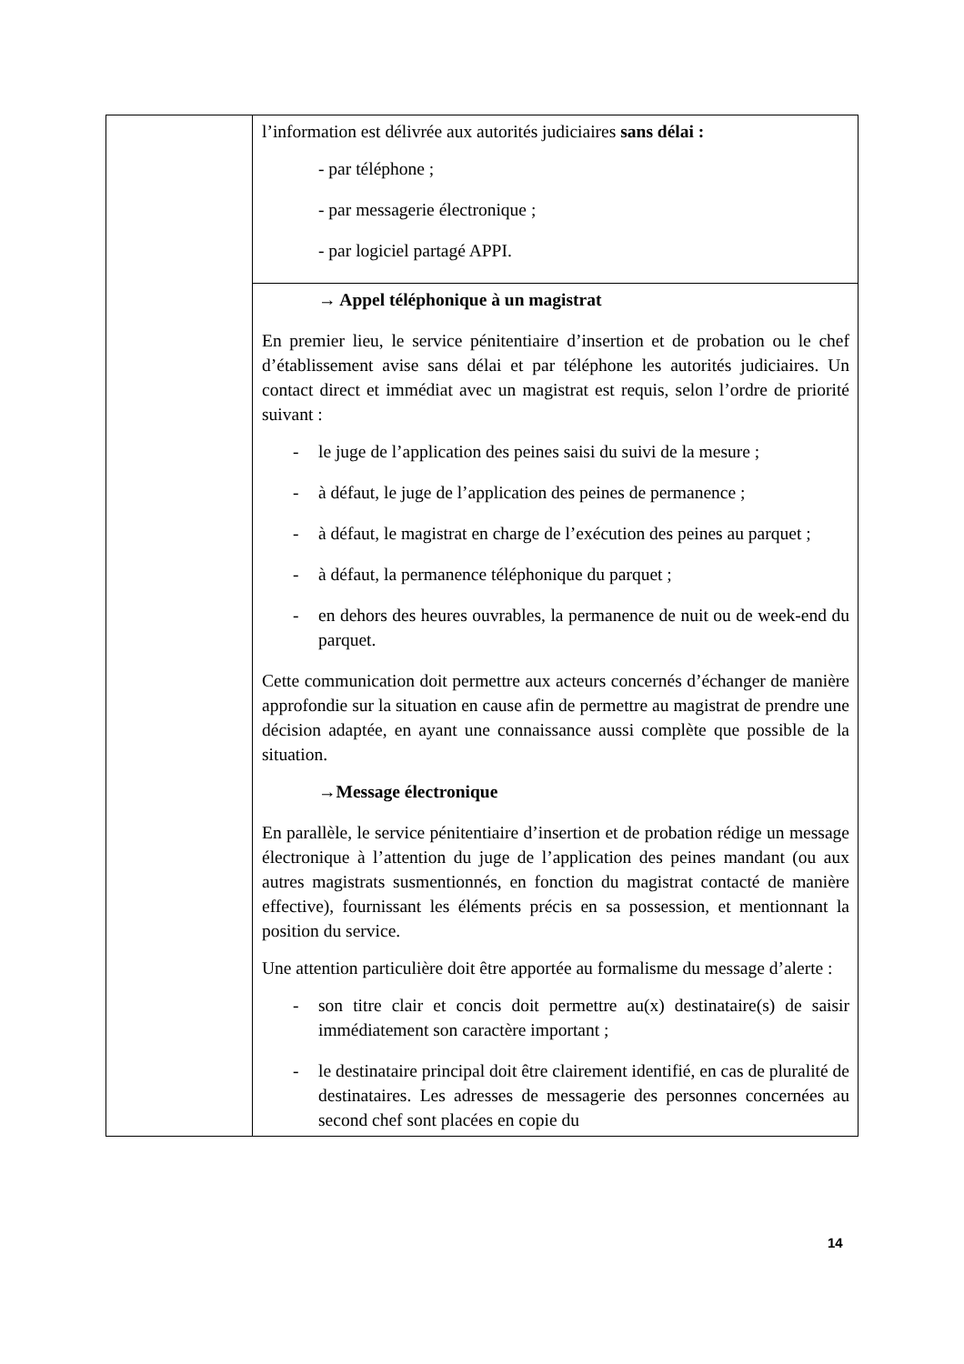| | l’information est délivrée aux autorités judiciaires sans délai : - par téléphone ; - par messagerie électronique ; - par logiciel partagé APPI. |
| | → Appel téléphonique à un magistrat En premier lieu, le service pénitentiaire d’insertion et de probation ou le chef d’établissement avise sans délai et par téléphone les autorités judiciaires. Un contact direct et immédiat avec un magistrat est requis, selon l’ordre de priorité suivant : - le juge de l’application des peines saisi du suivi de la mesure ; - à défaut, le juge de l’application des peines de permanence ; - à défaut, le magistrat en charge de l’exécution des peines au parquet ; - à défaut, la permanence téléphonique du parquet ; - en dehors des heures ouvrables, la permanence de nuit ou de week-end du parquet. Cette communication doit permettre aux acteurs concernés d’échanger de manière approfondie sur la situation en cause afin de permettre au magistrat de prendre une décision adaptée, en ayant une connaissance aussi complète que possible de la situation. →Message électronique En parallèle, le service pénitentiaire d’insertion et de probation rédige un message électronique à l’attention du juge de l’application des peines mandant (ou aux autres magistrats susmentionnés, en fonction du magistrat contacté de manière effective), fournissant les éléments précis en sa possession, et mentionnant la position du service. Une attention particulière doit être apportée au formalisme du message d’alerte : - son titre clair et concis doit permettre au(x) destinataire(s) de saisir immédiatement son caractère important ; - le destinataire principal doit être clairement identifié, en cas de pluralité de destinataires. Les adresses de messagerie des personnes concernées au second chef sont placées en copie du |
14